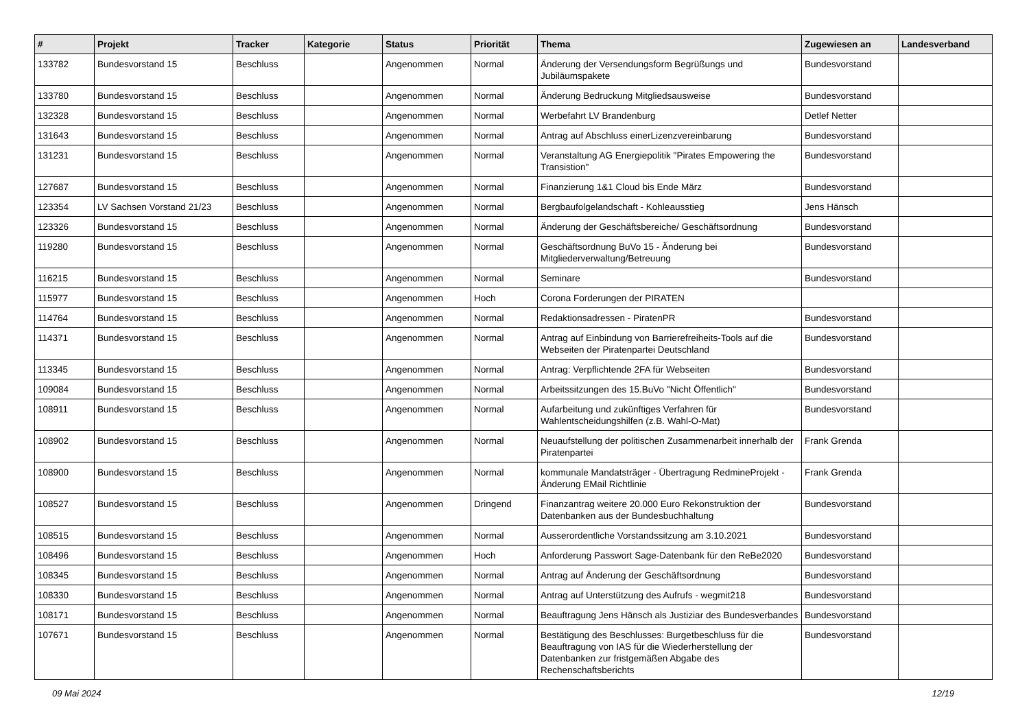| # | Projekt | Tracker | Kategorie | Status | Priorität | Thema | Zugewiesen an | Landesverband |
| --- | --- | --- | --- | --- | --- | --- | --- | --- |
| 133782 | Bundesvorstand 15 | Beschluss | | Angenommen | Normal | Änderung der Versendungsform Begrüßungs und Jubiläumspakete | Bundesvorstand | |
| 133780 | Bundesvorstand 15 | Beschluss | | Angenommen | Normal | Änderung Bedruckung Mitgliedsausweise | Bundesvorstand | |
| 132328 | Bundesvorstand 15 | Beschluss | | Angenommen | Normal | Werbefahrt LV Brandenburg | Detlef Netter | |
| 131643 | Bundesvorstand 15 | Beschluss | | Angenommen | Normal | Antrag auf Abschluss einerLizenzvereinbarung | Bundesvorstand | |
| 131231 | Bundesvorstand 15 | Beschluss | | Angenommen | Normal | Veranstaltung AG Energiepolitik "Pirates Empowering the Transistion" | Bundesvorstand | |
| 127687 | Bundesvorstand 15 | Beschluss | | Angenommen | Normal | Finanzierung 1&1 Cloud bis Ende März | Bundesvorstand | |
| 123354 | LV Sachsen Vorstand 21/23 | Beschluss | | Angenommen | Normal | Bergbaufolgelandschaft - Kohleausstieg | Jens Hänsch | |
| 123326 | Bundesvorstand 15 | Beschluss | | Angenommen | Normal | Änderung der Geschäftsbereiche/ Geschäftsordnung | Bundesvorstand | |
| 119280 | Bundesvorstand 15 | Beschluss | | Angenommen | Normal | Geschäftsordnung BuVo 15 - Änderung bei Mitgliederverwaltung/Betreuung | Bundesvorstand | |
| 116215 | Bundesvorstand 15 | Beschluss | | Angenommen | Normal | Seminare | Bundesvorstand | |
| 115977 | Bundesvorstand 15 | Beschluss | | Angenommen | Hoch | Corona Forderungen der PIRATEN | | |
| 114764 | Bundesvorstand 15 | Beschluss | | Angenommen | Normal | Redaktionsadressen - PiratenPR | Bundesvorstand | |
| 114371 | Bundesvorstand 15 | Beschluss | | Angenommen | Normal | Antrag auf Einbindung von Barrierefreiheits-Tools auf die Webseiten der Piratenpartei Deutschland | Bundesvorstand | |
| 113345 | Bundesvorstand 15 | Beschluss | | Angenommen | Normal | Antrag: Verpflichtende 2FA für Webseiten | Bundesvorstand | |
| 109084 | Bundesvorstand 15 | Beschluss | | Angenommen | Normal | Arbeitssitzungen des 15.BuVo "Nicht Öffentlich" | Bundesvorstand | |
| 108911 | Bundesvorstand 15 | Beschluss | | Angenommen | Normal | Aufarbeitung und zukünftiges Verfahren für Wahlentscheidungshilfen (z.B. Wahl-O-Mat) | Bundesvorstand | |
| 108902 | Bundesvorstand 15 | Beschluss | | Angenommen | Normal | Neuaufstellung der politischen Zusammenarbeit innerhalb der Piratenpartei | Frank Grenda | |
| 108900 | Bundesvorstand 15 | Beschluss | | Angenommen | Normal | kommunale Mandatsträger - Übertragung RedmineProjekt - Änderung EMail Richtlinie | Frank Grenda | |
| 108527 | Bundesvorstand 15 | Beschluss | | Angenommen | Dringend | Finanzantrag weitere 20.000 Euro Rekonstruktion der Datenbanken aus der Bundesbuchhaltung | Bundesvorstand | |
| 108515 | Bundesvorstand 15 | Beschluss | | Angenommen | Normal | Ausserordentliche Vorstandssitzung am 3.10.2021 | Bundesvorstand | |
| 108496 | Bundesvorstand 15 | Beschluss | | Angenommen | Hoch | Anforderung Passwort Sage-Datenbank für den ReBe2020 | Bundesvorstand | |
| 108345 | Bundesvorstand 15 | Beschluss | | Angenommen | Normal | Antrag auf Änderung der Geschäftsordnung | Bundesvorstand | |
| 108330 | Bundesvorstand 15 | Beschluss | | Angenommen | Normal | Antrag auf Unterstützung des Aufrufs - wegmit218 | Bundesvorstand | |
| 108171 | Bundesvorstand 15 | Beschluss | | Angenommen | Normal | Beauftragung Jens Hänsch als Justiziar des Bundesverbandes | Bundesvorstand | |
| 107671 | Bundesvorstand 15 | Beschluss | | Angenommen | Normal | Bestätigung des Beschlusses: Burgetbeschluss für die Beauftragung von IAS für die Wiederherstellung der Datenbanken zur fristgemäßen Abgabe des Rechenschaftsberichts | Bundesvorstand | |
09 Mai 2024 12/19